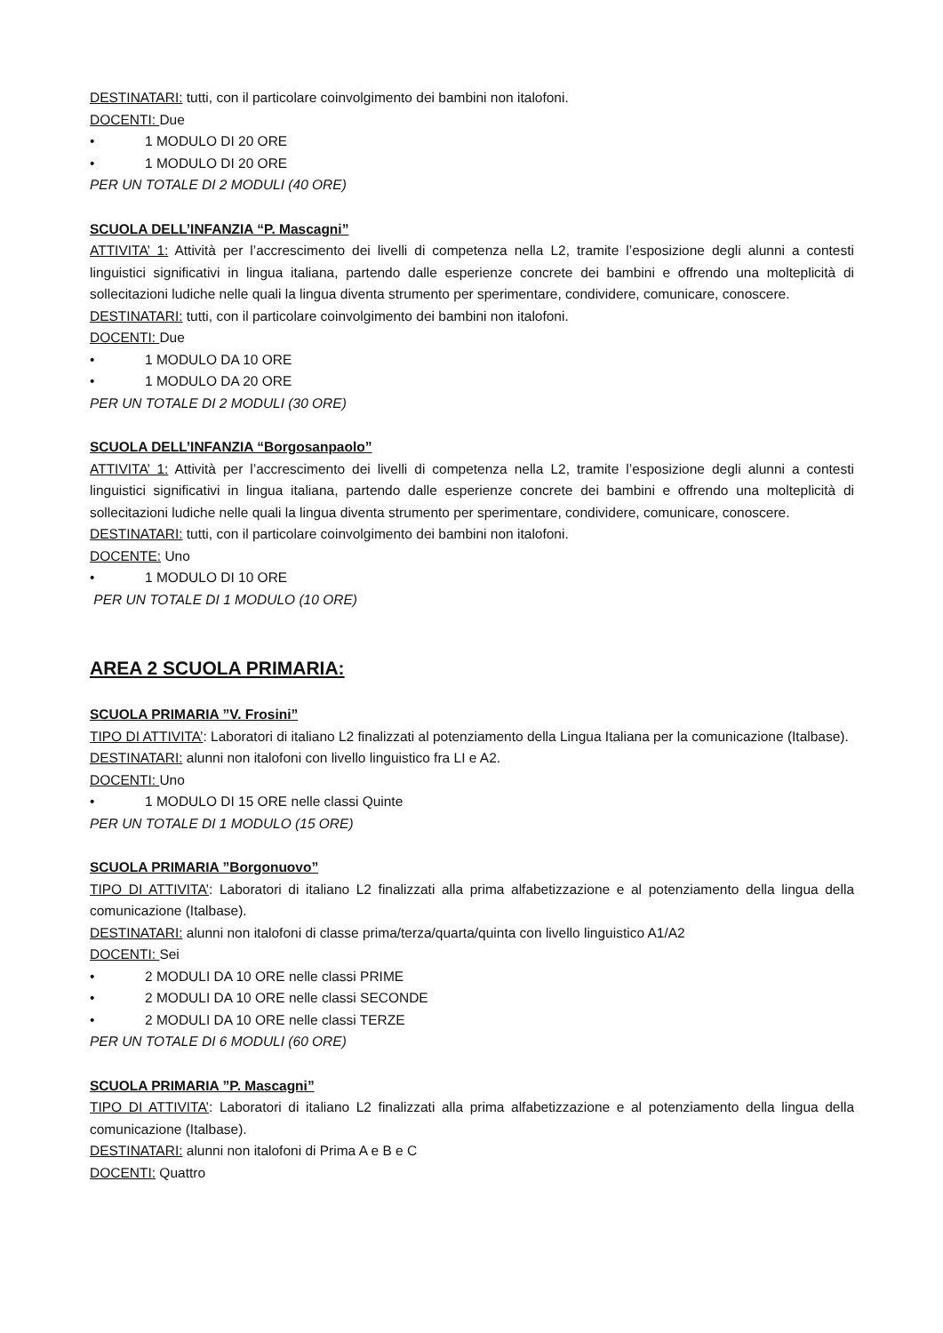DESTINATARI: tutti, con il particolare coinvolgimento dei bambini non italofoni.
DOCENTI: Due
• 1 MODULO DI 20 ORE
• 1 MODULO DI 20 ORE
PER UN TOTALE DI 2 MODULI (40 ORE)
SCUOLA DELL’INFANZIA “P. Mascagni”
ATTIVITA’ 1: Attività per l’accrescimento dei livelli di competenza nella L2, tramite l’esposizione degli alunni a contesti linguistici significativi in lingua italiana, partendo dalle esperienze concrete dei bambini e offrendo una molteplicità di sollecitazioni ludiche nelle quali la lingua diventa strumento per sperimentare, condividere, comunicare, conoscere.
DESTINATARI: tutti, con il particolare coinvolgimento dei bambini non italofoni.
DOCENTI: Due
• 1 MODULO DA 10 ORE
• 1 MODULO DA 20 ORE
PER UN TOTALE DI 2 MODULI (30 ORE)
SCUOLA DELL’INFANZIA “Borgosanpaolo”
ATTIVITA’ 1: Attività per l’accrescimento dei livelli di competenza nella L2, tramite l’esposizione degli alunni a contesti linguistici significativi in lingua italiana, partendo dalle esperienze concrete dei bambini e offrendo una molteplicità di sollecitazioni ludiche nelle quali la lingua diventa strumento per sperimentare, condividere, comunicare, conoscere.
DESTINATARI: tutti, con il particolare coinvolgimento dei bambini non italofoni.
DOCENTE: Uno
• 1 MODULO DI 10 ORE
PER UN TOTALE DI 1 MODULO (10 ORE)
AREA 2 SCUOLA PRIMARIA:
SCUOLA PRIMARIA ”V. Frosini”
TIPO DI ATTIVITA’: Laboratori di italiano L2 finalizzati al potenziamento della Lingua Italiana per la comunicazione (Italbase).
DESTINATARI: alunni non italofoni con livello linguistico fra LI e A2.
DOCENTI: Uno
• 1 MODULO DI 15 ORE nelle classi Quinte
PER UN TOTALE DI 1 MODULO (15 ORE)
SCUOLA PRIMARIA ”Borgonuovo”
TIPO DI ATTIVITA’: Laboratori di italiano L2 finalizzati alla prima alfabetizzazione e al potenziamento della lingua della comunicazione (Italbase).
DESTINATARI: alunni non italofoni di classe prima/terza/quarta/quinta con livello linguistico A1/A2
DOCENTI: Sei
• 2 MODULI DA 10 ORE nelle classi PRIME
• 2 MODULI DA 10 ORE nelle classi SECONDE
• 2 MODULI DA 10 ORE nelle classi TERZE
PER UN TOTALE DI 6 MODULI (60 ORE)
SCUOLA PRIMARIA ”P. Mascagni”
TIPO DI ATTIVITA’: Laboratori di italiano L2 finalizzati alla prima alfabetizzazione e al potenziamento della lingua della comunicazione (Italbase).
DESTINATARI: alunni non italofoni di Prima A e B e C
DOCENTI: Quattro